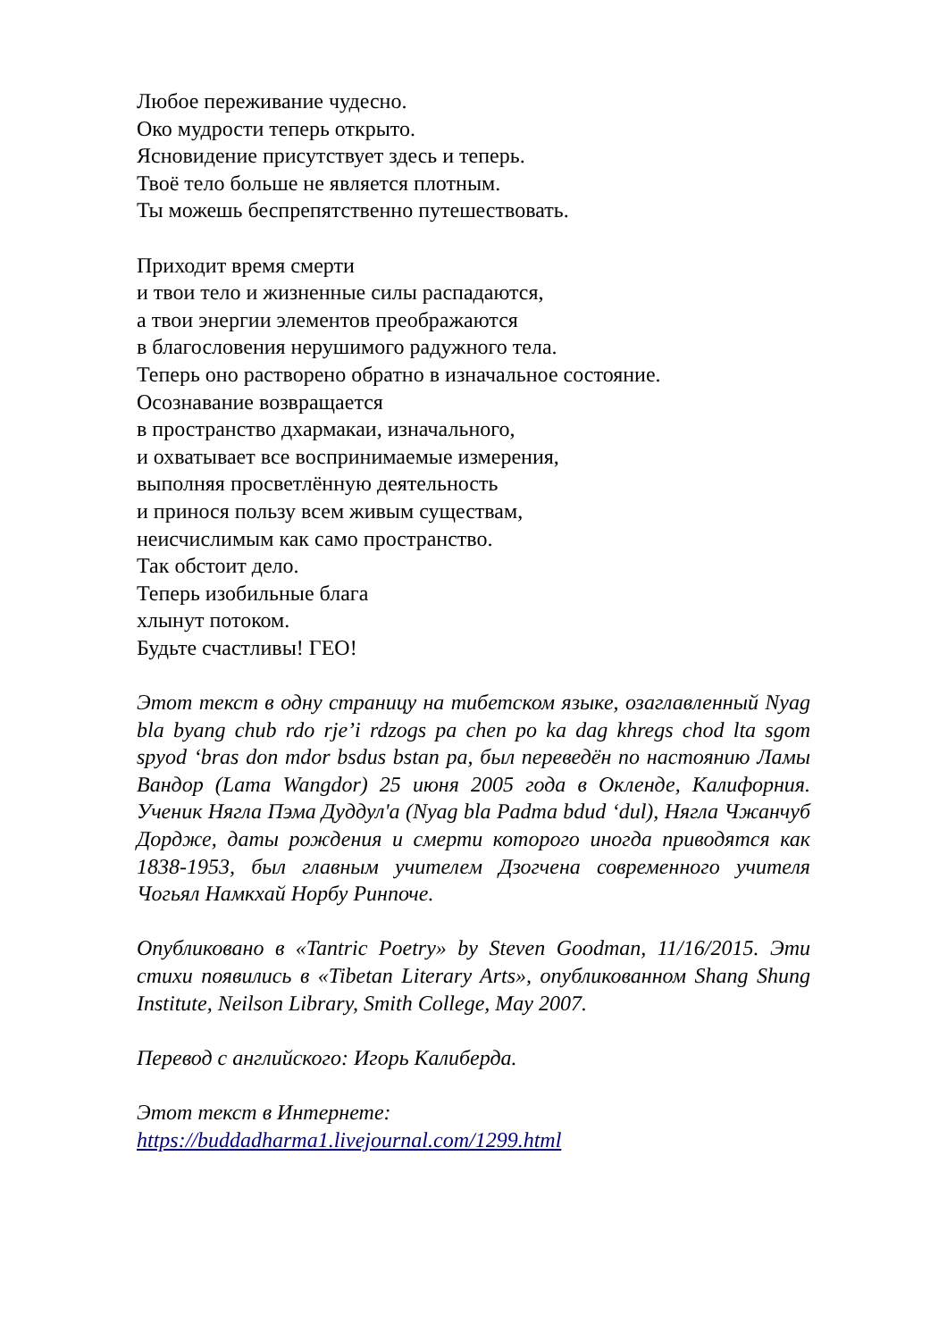Любое переживание чудесно.
Око мудрости теперь открыто.
Ясновидение присутствует здесь и теперь.
Твоё тело больше не является плотным.
Ты можешь беспрепятственно путешествовать.
Приходит время смерти
и твои тело и жизненные силы распадаются,
а твои энергии элементов преображаются
в благословения нерушимого радужного тела.
Теперь оно растворено обратно в изначальное состояние.
Осознавание возвращается
в пространство дхармакаи, изначального,
и охватывает все воспринимаемые измерения,
выполняя просветлённую деятельность
и принося пользу всем живым существам,
неисчислимым как само пространство.
Так обстоит дело.
Теперь изобильные блага
хлынут потоком.
Будьте счастливы! ГЕО!
Этот текст в одну страницу на тибетском языке, озаглавленный Nyag bla byang chub rdo rje’i rdzogs pa chen po ka dag khregs chod lta sgom spyod ‘bras don mdor bsdus bstan pa, был переведён по настоянию Ламы Вандор (Lama Wangdor) 25 июня 2005 года в Окленде, Калифорния. Ученик Нягла Пэма Дуддул'а (Nyag bla Padma bdud ‘dul), Нягла Чжанчуб Дордже, даты рождения и смерти которого иногда приводятся как 1838-1953, был главным учителем Дзогчена современного учителя Чогьял Намкхай Норбу Ринпоче.
Опубликовано в «Tantric Poetry» by Steven Goodman, 11/16/2015. Эти стихи появились в «Tibetan Literary Arts», опубликованном Shang Shung Institute, Neilson Library, Smith College, May 2007.
Перевод с английского: Игорь Калиберда.
Этот текст в Интернете:
https://buddadharma1.livejournal.com/1299.html